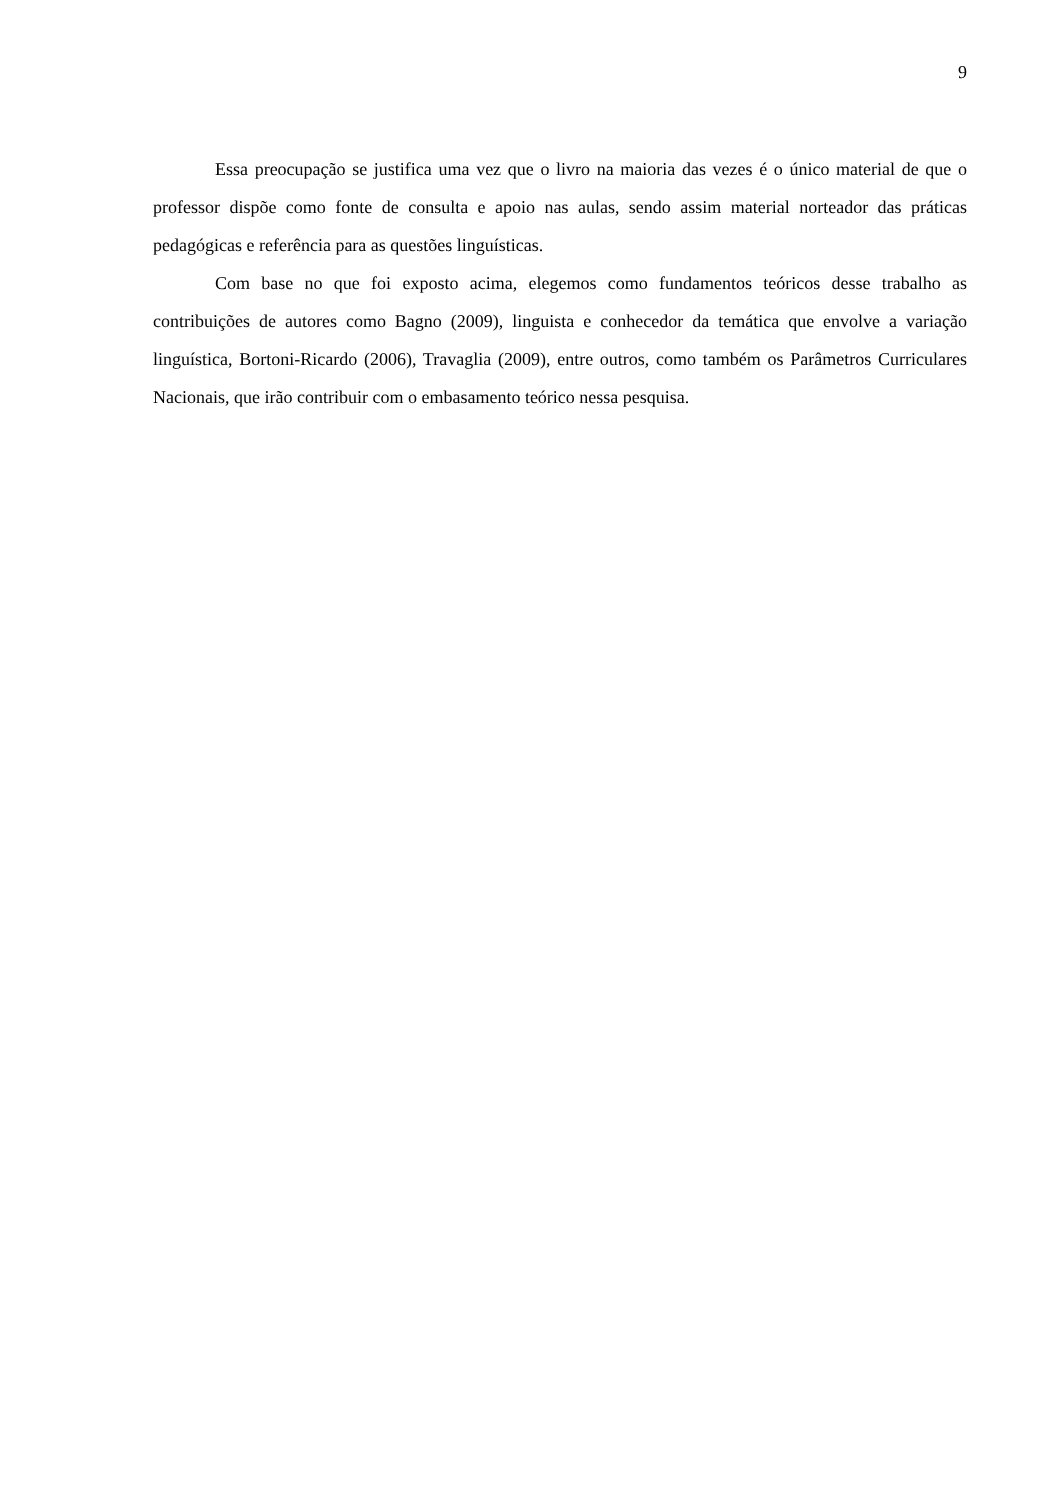9
Essa preocupação se justifica uma vez que o livro na maioria das vezes é o único material de que o professor dispõe como fonte de consulta e apoio nas aulas, sendo assim material norteador das práticas pedagógicas e referência para as questões linguísticas.
Com base no que foi exposto acima, elegemos como fundamentos teóricos desse trabalho as contribuições de autores como Bagno (2009), linguista e conhecedor da temática que envolve a variação linguística, Bortoni-Ricardo (2006), Travaglia (2009), entre outros, como também os Parâmetros Curriculares Nacionais, que irão contribuir com o embasamento teórico nessa pesquisa.